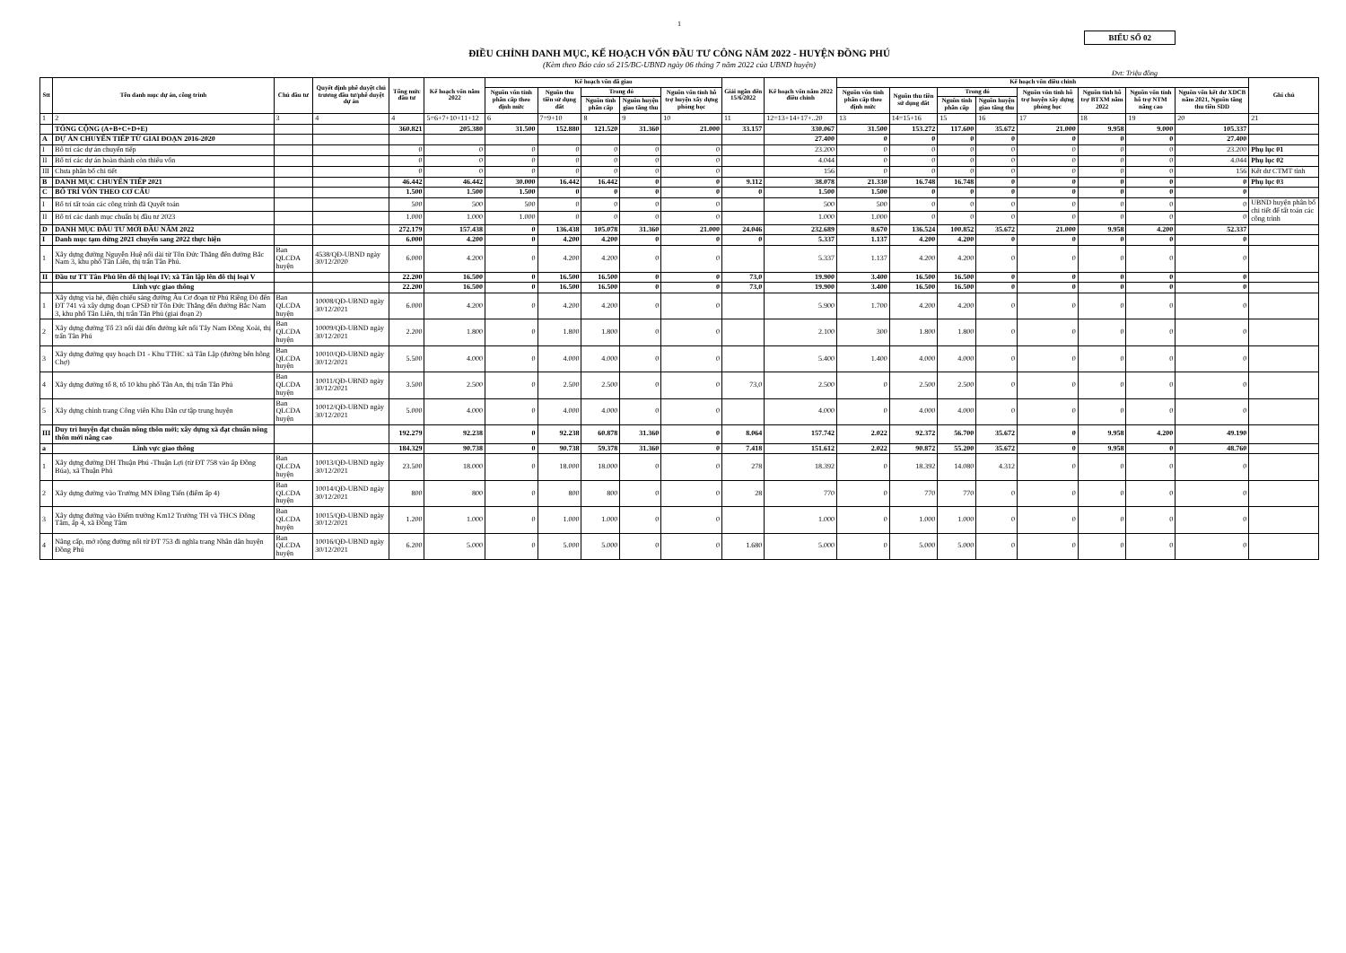1
BIỂU SỐ 02
ĐIỀU CHỈNH DANH MỤC, KẾ HOẠCH VỐN ĐẦU TƯ CÔNG NĂM 2022 - HUYỆN ĐỒNG PHÚ
(Kèm theo Báo cáo số 215/BC-UBND ngày 06 tháng 7 năm 2022 của UBND huyện)
Đvt: Triệu đồng
| Stt | Tên danh mục dự án, công trình | Chủ đầu tư | Quyết định phê duyệt chủ trương đầu tư/phê duyệt dự án | Tổng mức đầu tư | Kế hoạch vốn năm 2022 | Kế hoạch vốn đã giao | | | | | Giải ngân đến 15/6/2022 | Kế hoạch vốn năm 2022 điều chỉnh | Kế hoạch vốn điều chỉnh | | | | | | | | Ghi chú |
| --- | --- | --- | --- | --- | --- | --- | --- | --- | --- | --- | --- | --- | --- | --- | --- | --- | --- | --- | --- | --- | --- |
| | | | | | | Nguồn vốn tỉnh phân cấp theo định mức | Nguồn thu tiền sử dụng đất | Trong đó | | Nguồn vốn tỉnh hỗ trợ huyện xây dựng phòng học | | | Nguồn vốn tỉnh phân cấp theo định mức | Nguồn thu tiền sử dụng đất | Trong đó | | Nguồn vốn tỉnh hỗ trợ huyện xây dựng phòng học | Nguồn tỉnh hỗ trợ BTXM năm 2022 | Nguồn vốn tỉnh hỗ trợ NTM nâng cao | Nguồn vốn kết dư XDCB năm 2021, Nguồn tăng thu tiền SDD | |
| | | | | | | | | Nguồn tỉnh phân cấp | Nguồn huyện giao tăng thu | | | | | | Nguồn tỉnh phân cấp | Nguồn huyện giao tăng thu | | | | | |
| 1 | 2 | 3 | 4 | 4 | 5=6+7+10+11+12 | 6 | 7=9+10 | 8 | 9 | 10 | 11 | 12=13+14+17+..20 | 13 | 14=15+16 | 15 | 16 | 17 | 18 | 19 | 20 | 21 |
| | TỔNG CỘNG (A+B+C+D+E) | | | 360.821 | 205.380 | 31.500 | 152.880 | 121.520 | 31.360 | 21.000 | 33.157 | 330.067 | 31.500 | 153.272 | 117.600 | 35.672 | 21.000 | 9.958 | 9.000 | 105.337 | |
| A | DỰ ÁN CHUYỂN TIẾP TỪ GIAI ĐOẠN 2016-2020 | | | | | | | | | | | 27.400 | 0 | 0 | 0 | 0 | 0 | 0 | 0 | 27.400 | |
| I | Bố trí các dự án chuyển tiếp | | | 0 | 0 | 0 | 0 | 0 | 0 | 0 | | 23.200 | 0 | 0 | 0 | 0 | 0 | 0 | 0 | 23.200 | Phụ lục 01 |
| II | Bố trí các dự án hoàn thành còn thiếu vốn | | | 0 | 0 | 0 | 0 | 0 | 0 | 0 | | 4.044 | 0 | 0 | 0 | 0 | 0 | 0 | 0 | 4.044 | Phụ lục 02 |
| III | Chưa phân bổ chi tiết | | | 0 | 0 | 0 | 0 | 0 | 0 | 0 | | 156 | 0 | 0 | 0 | 0 | 0 | 0 | 0 | 156 | Kết dư CTMT tỉnh |
| B | DANH MỤC CHUYỂN TIẾP 2021 | | | 46.442 | 46.442 | 30.000 | 16.442 | 16.442 | 0 | 0 | 9.112 | 38.078 | 21.330 | 16.748 | 16.748 | 0 | 0 | 0 | 0 | 0 | Phụ lục 03 |
| C | BỐ TRÍ VỐN THEO CƠ CẤU | | | 1.500 | 1.500 | 1.500 | 0 | 0 | 0 | 0 | 0 | 1.500 | 1.500 | 0 | 0 | 0 | 0 | 0 | 0 | 0 | |
| I | Bố trí tất toán các công trình đã Quyết toán | | | 500 | 500 | 500 | 0 | 0 | 0 | 0 | | 500 | 500 | 0 | 0 | 0 | 0 | 0 | 0 | 0 | UBND huyện phân bổ chi tiết để tất toán các công trình |
| II | Bố trí các danh mục chuẩn bị đầu tư 2023 | | | 1.000 | 1.000 | 1.000 | 0 | 0 | 0 | 0 | | 1.000 | 1.000 | 0 | 0 | 0 | 0 | 0 | 0 | 0 | |
| D | DANH MỤC ĐẦU TƯ MỚI ĐẦU NĂM 2022 | | | 272.179 | 157.438 | 0 | 136.438 | 105.078 | 31.360 | 21.000 | 24.046 | 232.689 | 8.670 | 136.524 | 100.852 | 35.672 | 21.000 | 9.958 | 4.200 | 52.337 | |
| I | Danh mục tạm dừng 2021 chuyển sang 2022 thực hiện | | | 6.000 | 4.200 | 0 | 4.200 | 4.200 | 0 | 0 | 0 | 5.337 | 1.137 | 4.200 | 4.200 | 0 | 0 | 0 | 0 | 0 | |
| 1 | Xây dựng đường Nguyễn Huệ nối dài từ Tôn Đức Thắng đến đường Bắc Nam 3, khu phố Tân Liên, thị trấn Tân Phú. | Ban QLCDA huyện | 4538/QĐ-UBND ngày 30/12/2020 | 6.000 | 4.200 | 0 | 4.200 | 4.200 | 0 | 0 | | 5.337 | 1.137 | 4.200 | 4.200 | 0 | 0 | 0 | 0 | 0 | |
| II | Đầu tư TT Tân Phú lên đô thị loại IV; xã Tân lập lên đô thị loại V | | | 22.200 | 16.500 | 0 | 16.500 | 16.500 | 0 | 0 | 73,0 | 19.900 | 3.400 | 16.500 | 16.500 | 0 | 0 | 0 | 0 | 0 | |
| | Lĩnh vực giao thông | | | 22.200 | 16.500 | 0 | 16.500 | 16.500 | 0 | 0 | 73,0 | 19.900 | 3.400 | 16.500 | 16.500 | 0 | 0 | 0 | 0 | 0 | |
| 1 | Xây dựng vỉa hè, điện chiếu sáng đường Âu Cơ đoạn từ Phú Riềng Đỏ đến ĐT 741 và xây dựng đoạn CPSĐ từ Tôn Đức Thắng đến đường Bắc Nam 3, khu phố Tân Liên, thị trấn Tân Phú (giai đoạn 2) | Ban QLCDA huyện | 10008/QĐ-UBND ngày 30/12/2021 | 6.000 | 4.200 | 0 | 4.200 | 4.200 | 0 | 0 | | 5.900 | 1.700 | 4.200 | 4.200 | 0 | 0 | 0 | 0 | 0 | |
| 2 | Xây dựng đường Tổ 23 nối dài đến đường kết nối Tây Nam Đồng Xoài, thị trấn Tân Phú | Ban QLCDA huyện | 10009/QĐ-UBND ngày 30/12/2021 | 2.200 | 1.800 | 0 | 1.800 | 1.800 | 0 | 0 | | 2.100 | 300 | 1.800 | 1.800 | 0 | 0 | 0 | 0 | 0 | |
| 3 | Xây dựng đường quy hoạch D1 - Khu TTHC xã Tân Lập (đường bên hông Chợ) | Ban QLCDA huyện | 10010/QĐ-UBND ngày 30/12/2021 | 5.500 | 4.000 | 0 | 4.000 | 4.000 | 0 | 0 | | 5.400 | 1.400 | 4.000 | 4.000 | 0 | 0 | 0 | 0 | 0 | |
| 4 | Xây dựng đường tổ 8, tổ 10 khu phố Tân An, thị trấn Tân Phú | Ban QLCDA huyện | 10011/QĐ-UBND ngày 30/12/2021 | 3.500 | 2.500 | 0 | 2.500 | 2.500 | 0 | 0 | 73,0 | 2.500 | 0 | 2.500 | 2.500 | 0 | 0 | 0 | 0 | 0 | |
| 5 | Xây dựng chỉnh trang Công viên Khu Dân cư tập trung huyện | Ban QLCDA huyện | 10012/QĐ-UBND ngày 30/12/2021 | 5.000 | 4.000 | 0 | 4.000 | 4.000 | 0 | 0 | | 4.000 | 0 | 4.000 | 4.000 | 0 | 0 | 0 | 0 | 0 | |
| III | Duy trì huyện đạt chuẩn nông thôn mới; xây dựng xã đạt chuẩn nông thôn mới nâng cao | | | 192.279 | 92.238 | 0 | 92.238 | 60.878 | 31.360 | 0 | 8.064 | 157.742 | 2.022 | 92.372 | 56.700 | 35.672 | 0 | 9.958 | 4.200 | 49.190 | |
| a | Lĩnh vực giao thông | | | 184.329 | 90.738 | 0 | 90.738 | 59.378 | 31.360 | 0 | 7.418 | 151.612 | 2.022 | 90.872 | 55.200 | 35.672 | 0 | 9.958 | 0 | 48.760 | |
| 1 | Xây dựng đường DH Thuận Phú -Thuận Lợi (từ ĐT 758 vào ấp Đồng Búa), xã Thuận Phú | Ban QLCDA huyện | 10013/QĐ-UBND ngày 30/12/2021 | 23.500 | 18.000 | 0 | 18.000 | 18.000 | 0 | 0 | 278 | 18.392 | 0 | 18.392 | 14.080 | 4.312 | 0 | 0 | 0 | 0 | |
| 2 | Xây dựng đường vào Trường MN Đồng Tiến (điểm ấp 4) | Ban QLCDA huyện | 10014/QĐ-UBND ngày 30/12/2021 | 800 | 800 | 0 | 800 | 800 | 0 | 0 | 28 | 770 | 0 | 770 | 770 | 0 | 0 | 0 | 0 | 0 | |
| 3 | Xây dựng đường vào Điểm trường Km12 Trường TH và THCS Đồng Tâm, ấp 4, xã Đồng Tâm | Ban QLCDA huyện | 10015/QĐ-UBND ngày 30/12/2021 | 1.200 | 1.000 | 0 | 1.000 | 1.000 | 0 | 0 | | 1.000 | 0 | 1.000 | 1.000 | 0 | 0 | 0 | 0 | 0 | |
| 4 | Nâng cấp, mở rộng đường nối từ ĐT 753 đi nghĩa trang Nhân dân huyện Đồng Phú | Ban QLCDA huyện | 10016/QĐ-UBND ngày 30/12/2021 | 6.200 | 5.000 | 0 | 5.000 | 5.000 | 0 | 0 | 1.680 | 5.000 | 0 | 5.000 | 5.000 | 0 | 0 | 0 | 0 | 0 | |